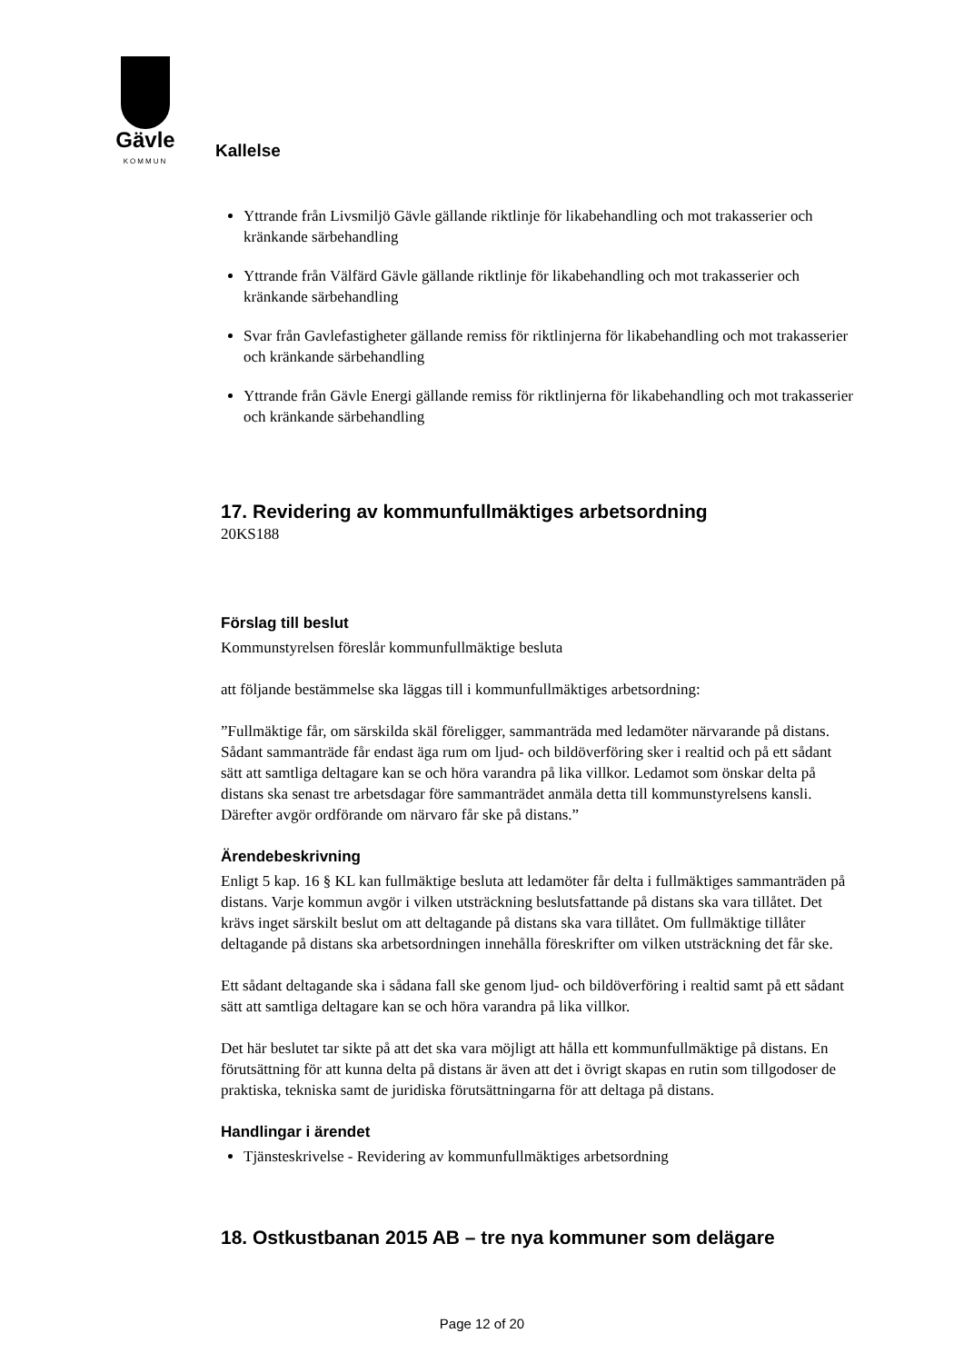Gävle
KOMMUN
Kallelse
Yttrande från Livsmiljö Gävle gällande riktlinje för likabehandling och mot trakasserier och kränkande särbehandling
Yttrande från Välfärd Gävle gällande riktlinje för likabehandling och mot trakasserier och kränkande särbehandling
Svar från Gavlefastigheter gällande remiss för riktlinjerna för likabehandling och mot trakasserier och kränkande särbehandling
Yttrande från Gävle Energi gällande remiss för riktlinjerna för likabehandling och mot trakasserier och kränkande särbehandling
17. Revidering av kommunfullmäktiges arbetsordning
20KS188
Förslag till beslut
Kommunstyrelsen föreslår kommunfullmäktige besluta
att följande bestämmelse ska läggas till i kommunfullmäktiges arbetsordning:
”Fullmäktige får, om särskilda skäl föreligger, sammanträda med ledamöter närvarande på distans. Sådant sammanträde får endast äga rum om ljud- och bildöverföring sker i realtid och på ett sådant sätt att samtliga deltagare kan se och höra varandra på lika villkor. Ledamot som önskar delta på distans ska senast tre arbetsdagar före sammanträdet anmäla detta till kommunstyrelsens kansli. Därefter avgör ordförande om närvaro får ske på distans.”
Ärendebeskrivning
Enligt 5 kap. 16 § KL kan fullmäktige besluta att ledamöter får delta i fullmäktiges sammanträden på distans. Varje kommun avgör i vilken utsträckning beslutsfattande på distans ska vara tillåtet. Det krävs inget särskilt beslut om att deltagande på distans ska vara tillåtet. Om fullmäktige tillåter deltagande på distans ska arbetsordningen innehålla föreskrifter om vilken utsträckning det får ske.
Ett sådant deltagande ska i sådana fall ske genom ljud- och bildöverföring i realtid samt på ett sådant sätt att samtliga deltagare kan se och höra varandra på lika villkor.
Det här beslutet tar sikte på att det ska vara möjligt att hålla ett kommunfullmäktige på distans. En förutsättning för att kunna delta på distans är även att det i övrigt skapas en rutin som tillgodoser de praktiska, tekniska samt de juridiska förutsättningarna för att deltaga på distans.
Handlingar i ärendet
Tjänsteskrivelse - Revidering av kommunfullmäktiges arbetsordning
18. Ostkustbanan 2015 AB – tre nya kommuner som delägare
Page 12 of 20